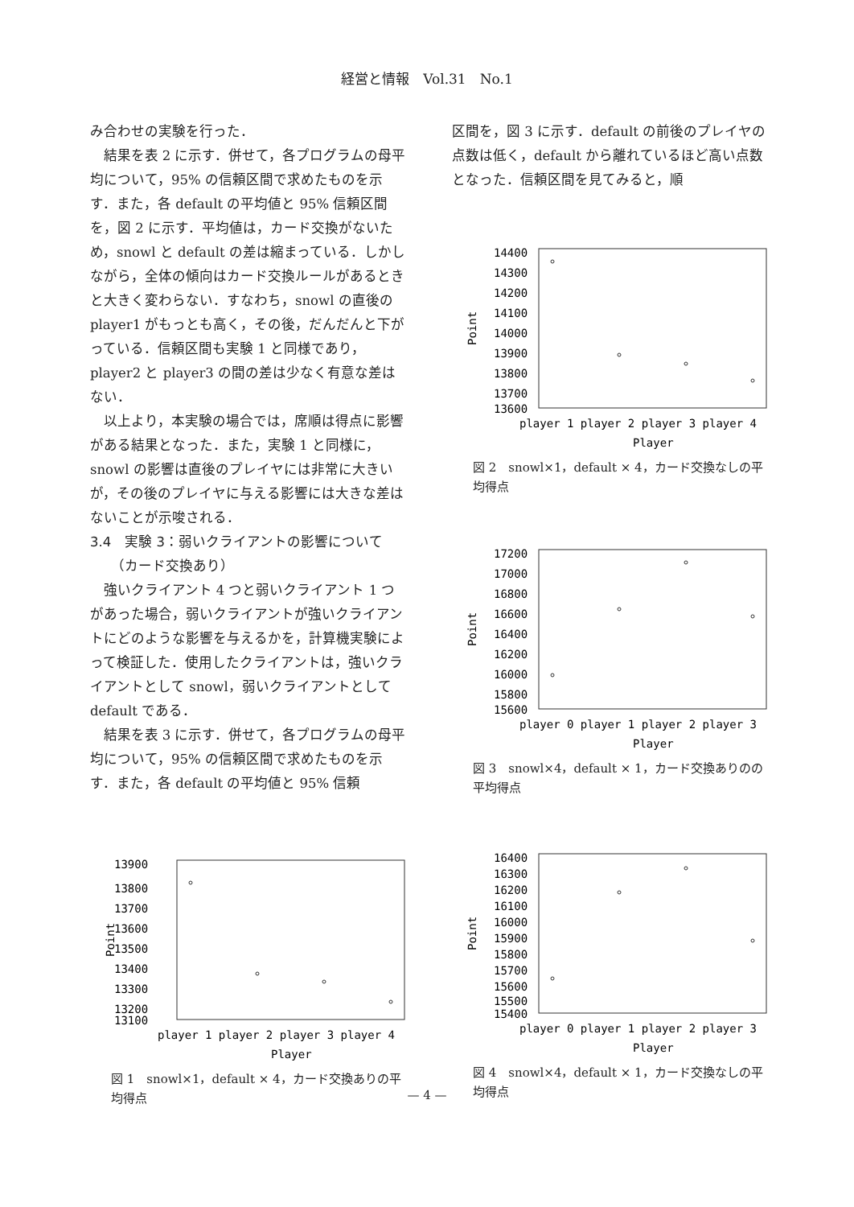経営と情報　Vol.31　No.1
み合わせの実験を行った．
結果を表 2 に示す．併せて，各プログラムの母平均について，95% の信頼区間で求めたものを示す．また，各 default の平均値と 95% 信頼区間を，図 2 に示す．平均値は，カード交換がないため，snowl と default の差は縮まっている．しかしながら，全体の傾向はカード交換ルールがあるときと大きく変わらない．すなわち，snowl の直後の player1 がもっとも高く，その後，だんだんと下がっている．信頼区間も実験 1 と同様であり，player2 と player3 の間の差は少なく有意な差はない．
以上より，本実験の場合では，席順は得点に影響がある結果となった．また，実験 1 と同様に，snowl の影響は直後のプレイヤには非常に大きいが，その後のプレイヤに与える影響には大きな差はないことが示唆される．
3.4　実験 3：弱いクライアントの影響について
　　（カード交換あり）
強いクライアント 4 つと弱いクライアント 1 つがあった場合，弱いクライアントが強いクライアントにどのような影響を与えるかを，計算機実験によって検証した．使用したクライアントは，強いクライアントとして snowl，弱いクライアントとして default である．
結果を表 3 に示す．併せて，各プログラムの母平均について，95% の信頼区間で求めたものを示す．また，各 default の平均値と 95% 信頼
13900
13800
13700
13600
13500
13400
13300
13200
13100
Point
player 1 player 2 player 3 player 4
Player
図 1　snowl×1，default × 4，カード交換ありの平均得点
区間を，図 3 に示す．default の前後のプレイヤの点数は低く，default から離れているほど高い点数となった．信頼区間を見てみると，順
14400
14300
14200
14100
14000
13900
13800
13700
13600
Point
player 1 player 2 player 3 player 4
Player
図 2　snowl×1，default × 4，カード交換なしの平均得点
17200
17000
16800
16600
16400
16200
16000
15800
15600
Point
player 0 player 1 player 2 player 3
Player
図 3　snowl×4，default × 1，カード交換ありのの平均得点
16400
16300
16200
16100
16000
15900
15800
15700
15600
15500
15400
Point
player 0 player 1 player 2 player 3
Player
図 4　snowl×4，default × 1，カード交換なしの平均得点
— 4 —